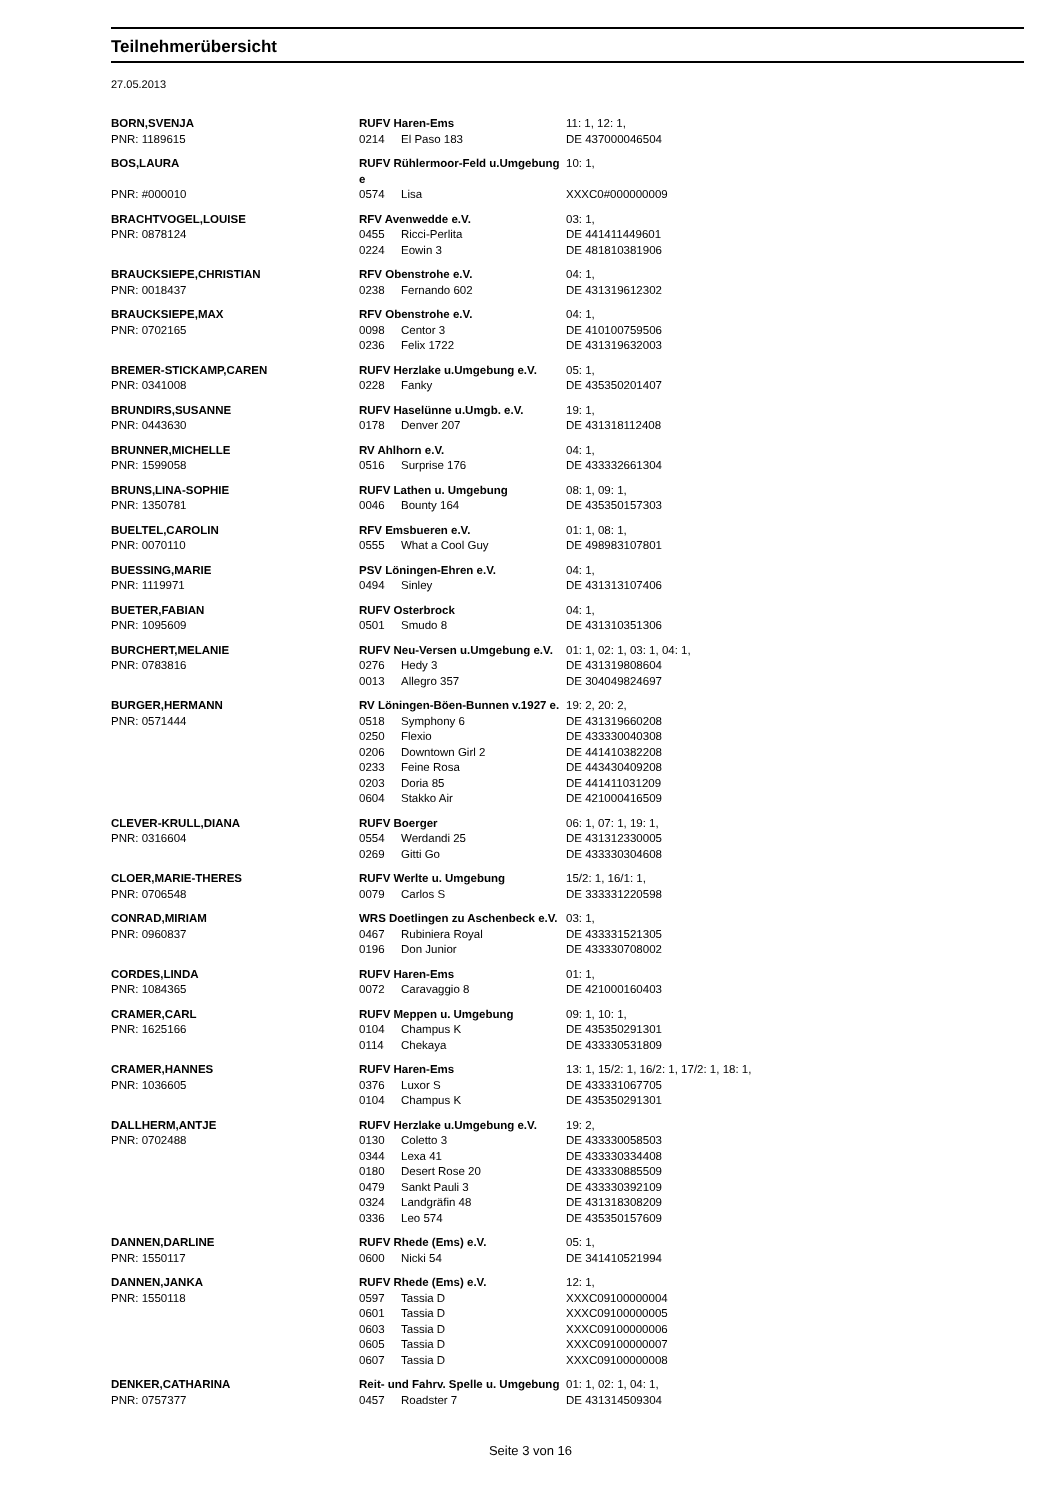Teilnehmerübersicht
27.05.2013
| BORN,SVENJA | RUFV Haren-Ems | | 11: 1, 12: 1, |
| PNR: 1189615 | 0214 | El Paso 183 | DE 437000046504 |
| BOS,LAURA | RUFV Rühlermoor-Feld u.Umgebung e | | 10: 1, |
| PNR: #000010 | 0574 | Lisa | XXXC0#000000009 |
| BRACHTVOGEL,LOUISE | RFV Avenwedde e.V. | | 03: 1, |
| PNR: 0878124 | 0455 | Ricci-Perlita | DE 441411449601 |
| | 0224 | Eowin 3 | DE 481810381906 |
| BRAUCKSIEPE,CHRISTIAN | RFV Obenstrohe e.V. | | 04: 1, |
| PNR: 0018437 | 0238 | Fernando 602 | DE 431319612302 |
| BRAUCKSIEPE,MAX | RFV Obenstrohe e.V. | | 04: 1, |
| PNR: 0702165 | 0098 | Centor 3 | DE 410100759506 |
| | 0236 | Felix 1722 | DE 431319632003 |
| BREMER-STICKAMP,CAREN | RUFV Herzlake u.Umgebung e.V. | | 05: 1, |
| PNR: 0341008 | 0228 | Fanky | DE 435350201407 |
| BRUNDIRS,SUSANNE | RUFV Haselünne u.Umgb. e.V. | | 19: 1, |
| PNR: 0443630 | 0178 | Denver 207 | DE 431318112408 |
| BRUNNER,MICHELLE | RV Ahlhorn e.V. | | 04: 1, |
| PNR: 1599058 | 0516 | Surprise 176 | DE 433332661304 |
| BRUNS,LINA-SOPHIE | RUFV Lathen u. Umgebung | | 08: 1, 09: 1, |
| PNR: 1350781 | 0046 | Bounty 164 | DE 435350157303 |
| BUELTEL,CAROLIN | RFV Emsbueren e.V. | | 01: 1, 08: 1, |
| PNR: 0070110 | 0555 | What a Cool Guy | DE 498983107801 |
| BUESSING,MARIE | PSV Löningen-Ehren e.V. | | 04: 1, |
| PNR: 1119971 | 0494 | Sinley | DE 431313107406 |
| BUETER,FABIAN | RUFV Osterbrock | | 04: 1, |
| PNR: 1095609 | 0501 | Smudo 8 | DE 431310351306 |
| BURCHERT,MELANIE | RUFV Neu-Versen u.Umgebung e.V. | | 01: 1, 02: 1, 03: 1, 04: 1, |
| PNR: 0783816 | 0276 | Hedy 3 | DE 431319808604 |
| | 0013 | Allegro 357 | DE 304049824697 |
| BURGER,HERMANN | RV Löningen-Böen-Bunnen v.1927 e. | | 19: 2, 20: 2, |
| PNR: 0571444 | 0518 | Symphony 6 | DE 431319660208 |
| | 0250 | Flexio | DE 433330040308 |
| | 0206 | Downtown Girl 2 | DE 441410382208 |
| | 0233 | Feine Rosa | DE 443430409208 |
| | 0203 | Doria 85 | DE 441411031209 |
| | 0604 | Stakko Air | DE 421000416509 |
| CLEVER-KRULL,DIANA | RUFV Boerger | | 06: 1, 07: 1, 19: 1, |
| PNR: 0316604 | 0554 | Werdandi 25 | DE 431312330005 |
| | 0269 | Gitti Go | DE 433330304608 |
| CLOER,MARIE-THERES | RUFV Werlte u. Umgebung | | 15/2: 1, 16/1: 1, |
| PNR: 0706548 | 0079 | Carlos S | DE 333331220598 |
| CONRAD,MIRIAM | WRS Doetlingen zu Aschenbeck e.V. | | 03: 1, |
| PNR: 0960837 | 0467 | Rubiniera Royal | DE 433331521305 |
| | 0196 | Don Junior | DE 433330708002 |
| CORDES,LINDA | RUFV Haren-Ems | | 01: 1, |
| PNR: 1084365 | 0072 | Caravaggio 8 | DE 421000160403 |
| CRAMER,CARL | RUFV Meppen u. Umgebung | | 09: 1, 10: 1, |
| PNR: 1625166 | 0104 | Champus K | DE 435350291301 |
| | 0114 | Chekaya | DE 433330531809 |
| CRAMER,HANNES | RUFV Haren-Ems | | 13: 1, 15/2: 1, 16/2: 1, 17/2: 1, 18: 1, |
| PNR: 1036605 | 0376 | Luxor S | DE 433331067705 |
| | 0104 | Champus K | DE 435350291301 |
| DALLHERM,ANTJE | RUFV Herzlake u.Umgebung e.V. | | 19: 2, |
| PNR: 0702488 | 0130 | Coletto 3 | DE 433330058503 |
| | 0344 | Lexa 41 | DE 433330334408 |
| | 0180 | Desert Rose 20 | DE 433330885509 |
| | 0479 | Sankt Pauli 3 | DE 433330392109 |
| | 0324 | Landgräfin 48 | DE 431318308209 |
| | 0336 | Leo 574 | DE 435350157609 |
| DANNEN,DARLINE | RUFV Rhede (Ems) e.V. | | 05: 1, |
| PNR: 1550117 | 0600 | Nicki 54 | DE 341410521994 |
| DANNEN,JANKA | RUFV Rhede (Ems) e.V. | | 12: 1, |
| PNR: 1550118 | 0597 | Tassia D | XXXC09100000004 |
| | 0601 | Tassia D | XXXC09100000005 |
| | 0603 | Tassia D | XXXC09100000006 |
| | 0605 | Tassia D | XXXC09100000007 |
| | 0607 | Tassia D | XXXC09100000008 |
| DENKER,CATHARINA | Reit- und Fahrv. Spelle u. Umgebung | | 01: 1, 02: 1, 04: 1, |
| PNR: 0757377 | 0457 | Roadster 7 | DE 431314509304 |
Seite 3 von 16